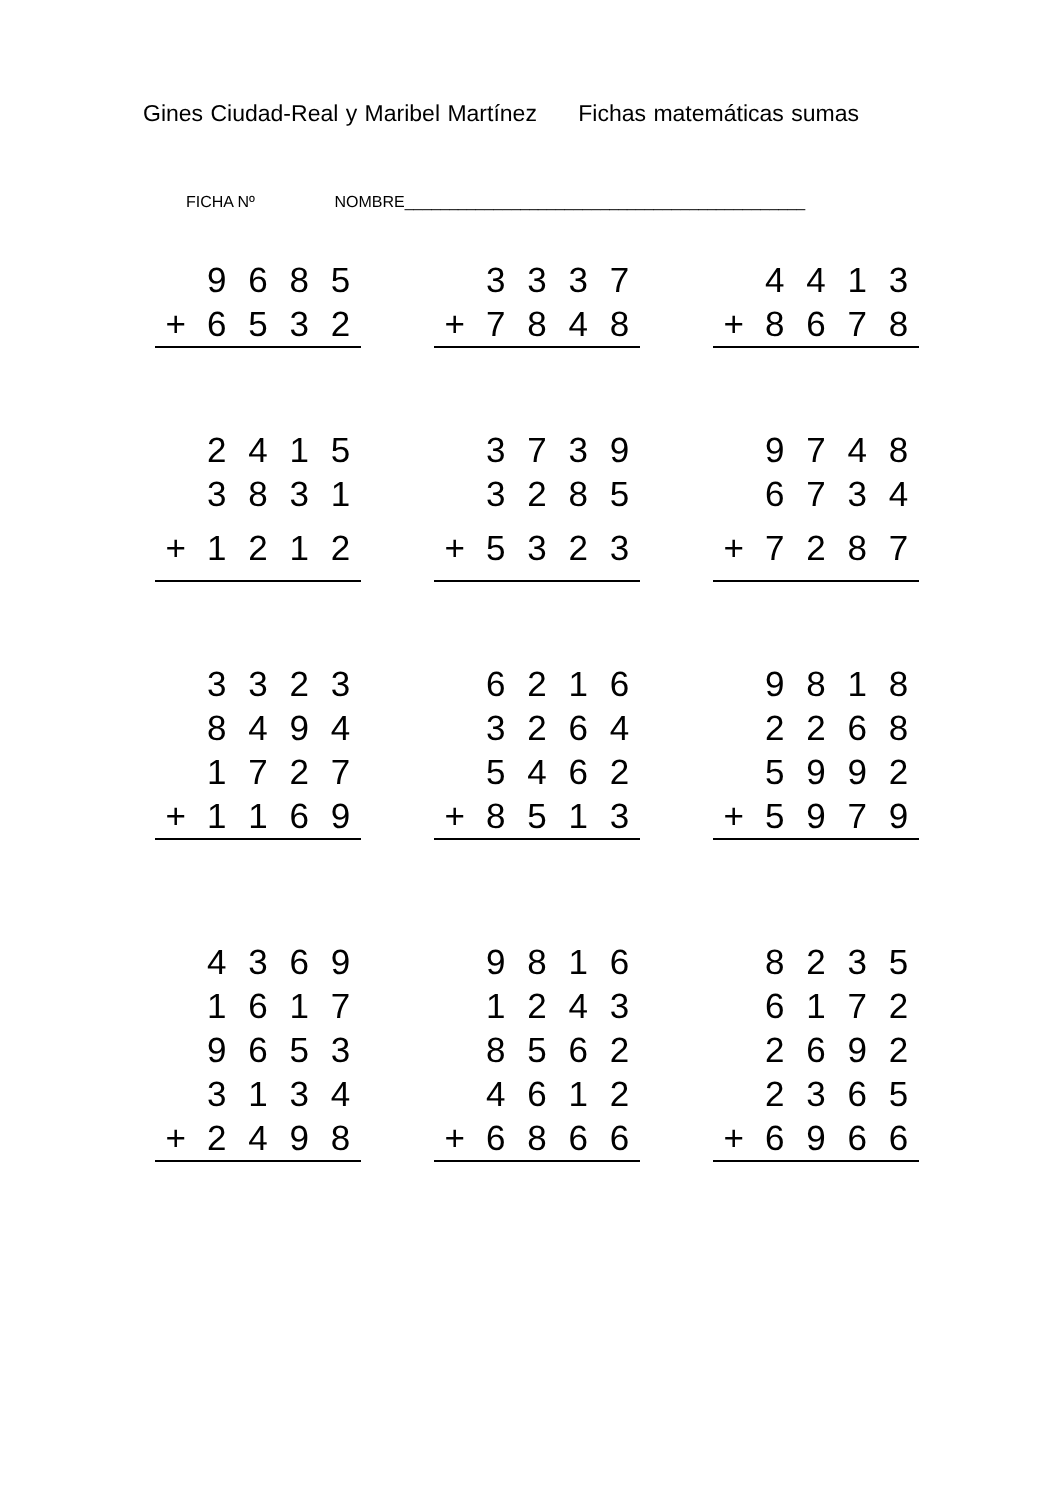Gines Ciudad-Real y Maribel Martínez Fichas matemáticas sumas
FICHA Nº NOMBRE_____________________________________________
| | 9 | 6 | 8 | 5 |
| + | 6 | 5 | 3 | 2 |
| | 3 | 3 | 3 | 7 |
| + | 7 | 8 | 4 | 8 |
| | 4 | 4 | 1 | 3 |
| + | 8 | 6 | 7 | 8 |
| | 2 | 4 | 1 | 5 |
| | 3 | 8 | 3 | 1 |
| + | 1 | 2 | 1 | 2 |
| | 3 | 7 | 3 | 9 |
| | 3 | 2 | 8 | 5 |
| + | 5 | 3 | 2 | 3 |
| | 9 | 7 | 4 | 8 |
| | 6 | 7 | 3 | 4 |
| + | 7 | 2 | 8 | 7 |
| | 3 | 3 | 2 | 3 |
| | 8 | 4 | 9 | 4 |
| | 1 | 7 | 2 | 7 |
| + | 1 | 1 | 6 | 9 |
| | 6 | 2 | 1 | 6 |
| | 3 | 2 | 6 | 4 |
| | 5 | 4 | 6 | 2 |
| + | 8 | 5 | 1 | 3 |
| | 9 | 8 | 1 | 8 |
| | 2 | 2 | 6 | 8 |
| | 5 | 9 | 9 | 2 |
| + | 5 | 9 | 7 | 9 |
| | 4 | 3 | 6 | 9 |
| | 1 | 6 | 1 | 7 |
| | 9 | 6 | 5 | 3 |
| | 3 | 1 | 3 | 4 |
| + | 2 | 4 | 9 | 8 |
| | 9 | 8 | 1 | 6 |
| | 1 | 2 | 4 | 3 |
| | 8 | 5 | 6 | 2 |
| | 4 | 6 | 1 | 2 |
| + | 6 | 8 | 6 | 6 |
| | 8 | 2 | 3 | 5 |
| | 6 | 1 | 7 | 2 |
| | 2 | 6 | 9 | 2 |
| | 2 | 3 | 6 | 5 |
| + | 6 | 9 | 6 | 6 |